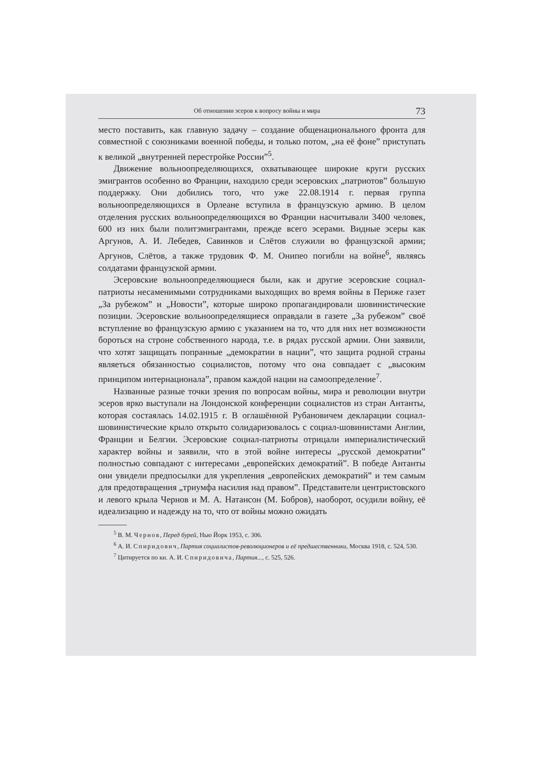Об отношении эсеров к вопросу войны и мира 73
место поставить, как главную задачу – создание общенационального фронта для совместной с союзниками военной победы, и только потом, „на её фоне” приступать к великой „внутренней перестройке России”<sup>5</sup>.
Движение вольноопределяющихся, охватывающее широкие круги русских эмигрантов особенно во Франции, находило среди эсеровских „патриотов” большую поддержку. Они добились того, что уже 22.08.1914 г. первая группа вольноопределяющихся в Орлеане вступила в французскую армию. В целом отделения русских вольноопределяющихся во Франции насчитывали 3400 человек, 600 из них были политэмигрантами, прежде всего эсерами. Видные эсеры как Аргунов, А. И. Лебедев, Савинков и Слётов служили во французской армии; Аргунов, Слётов, а также трудовик Ф. М. Онипео погибли на войне<sup>6</sup>, являясь солдатами французской армии.
Эсеровские вольноопределяющиеся были, как и другие эсеровские социал-патриоты несаменимыми сотрудниками выходящих во время войны в Периже газет „За рубежом” и „Новости”, которые широко пропагандировали шовинистические позиции. Эсеровские вольноопределящиеся оправдали в газете „За рубежом” своё вступление во французскую армию с указанием на то, что для них нет возможности бороться на строне собственного народа, т.е. в рядах русской армии. Они заявили, что хотят защищать попранные „демократии в нации”, что защита родной страны являеться обязанностью социалистов, потому что она совпадает с „высоким принципом интернационала”, правом каждой нации на самоопределение<sup>7</sup>.
Названные разные точки зрения по вопросам войны, мира и революции внутри эсеров ярко выступали на Лондонской конференции социалистов из стран Антанты, которая состаялась 14.02.1915 г. В оглашённой Рубановичем декларации социал-шовинистические крыло открыто солидаризовалось с социал-шовинистами Англии, Франции и Белгии. Эсеровские социал-патриоты отрицали империалистический характер войны и заявили, что в этой войне интересы „русской демократии” полностью совпадают с интересами „европейских демократий”. В победе Антанты они увидели предпосылки для укрепления „европейских демократий” и тем самым для предотвращения „триумфа насилия над правом”. Представители центристовского и левого крыла Чернов и М. А. Натансон (М. Бобров), наоборот, осудили войну, её идеализацию и надежду на то, что от войны можно ожидать
<sup>5</sup> В. М. Чернов, Перед бурей, Нью Йорк 1953, с. 306.
<sup>6</sup> А. И. Спиридович, Партия социалистов-революционеров и её предшественники, Москва 1918, с. 524, 530.
<sup>7</sup> Цитируется по кн. А. И. Спиридовича, Партия..., с. 525, 526.